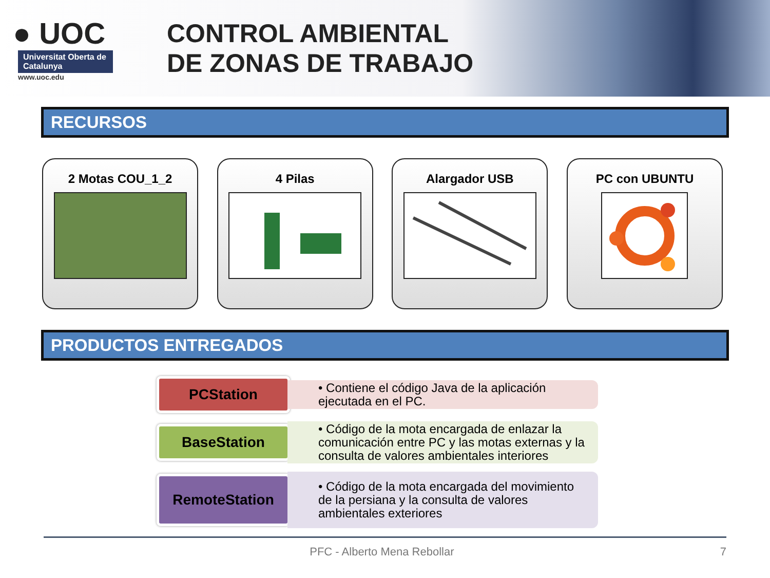● UOC
Universitat Oberta de Catalunya
www.uoc.edu
CONTROL AMBIENTAL
DE ZONAS DE TRABAJO
RECURSOS
2 Motas COU_1_2 4 Pilas Alargador USB PC con UBUNTU
PRODUCTOS ENTREGADOS
PCStation
• Contiene el código Java de la aplicación ejecutada en el PC.
BaseStation
• Código de la mota encargada de enlazar la comunicación entre PC y las motas externas y la consulta de valores ambientales interiores
RemoteStation
• Código de la mota encargada del movimiento de la persiana y la consulta de valores ambientales exteriores
PFC - Alberto Mena Rebollar 7